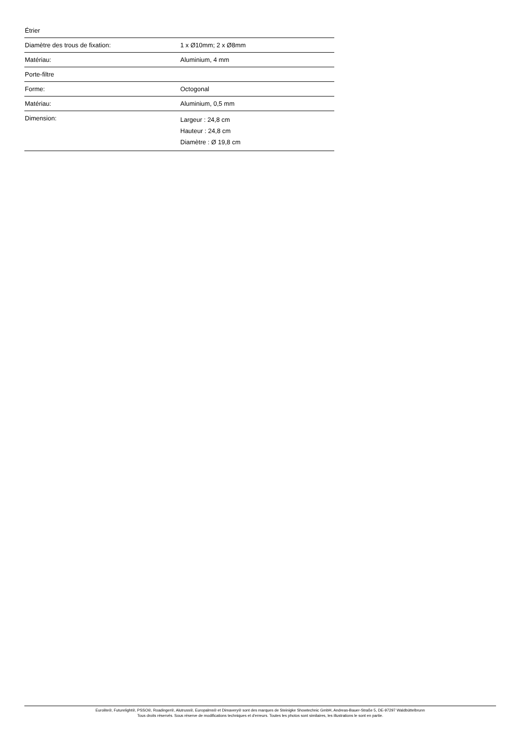| Étrier | |
| Diamètre des trous de fixation: | 1 x Ø10mm; 2 x Ø8mm |
| Matériau: | Aluminium, 4 mm |
| Porte-filtre | |
| Forme: | Octogonal |
| Matériau: | Aluminium, 0,5 mm |
| Dimension: | Largeur : 24,8 cm Hauteur : 24,8 cm Diamètre : Ø 19,8 cm |
Eurolite®, Futurelight®, PSSO®, Roadinger®, Alutruss®, Europalms® et Dimavery® sont des marques de Steinigke Showtechnic GmbH, Andreas-Bauer-Straße 5, DE-97297 Waldbüttelbrunn
Tous droits réservés. Sous réserve de modifications techniques et d'erreurs. Toutes les photos sont similaires, les illustrations le sont en partie.